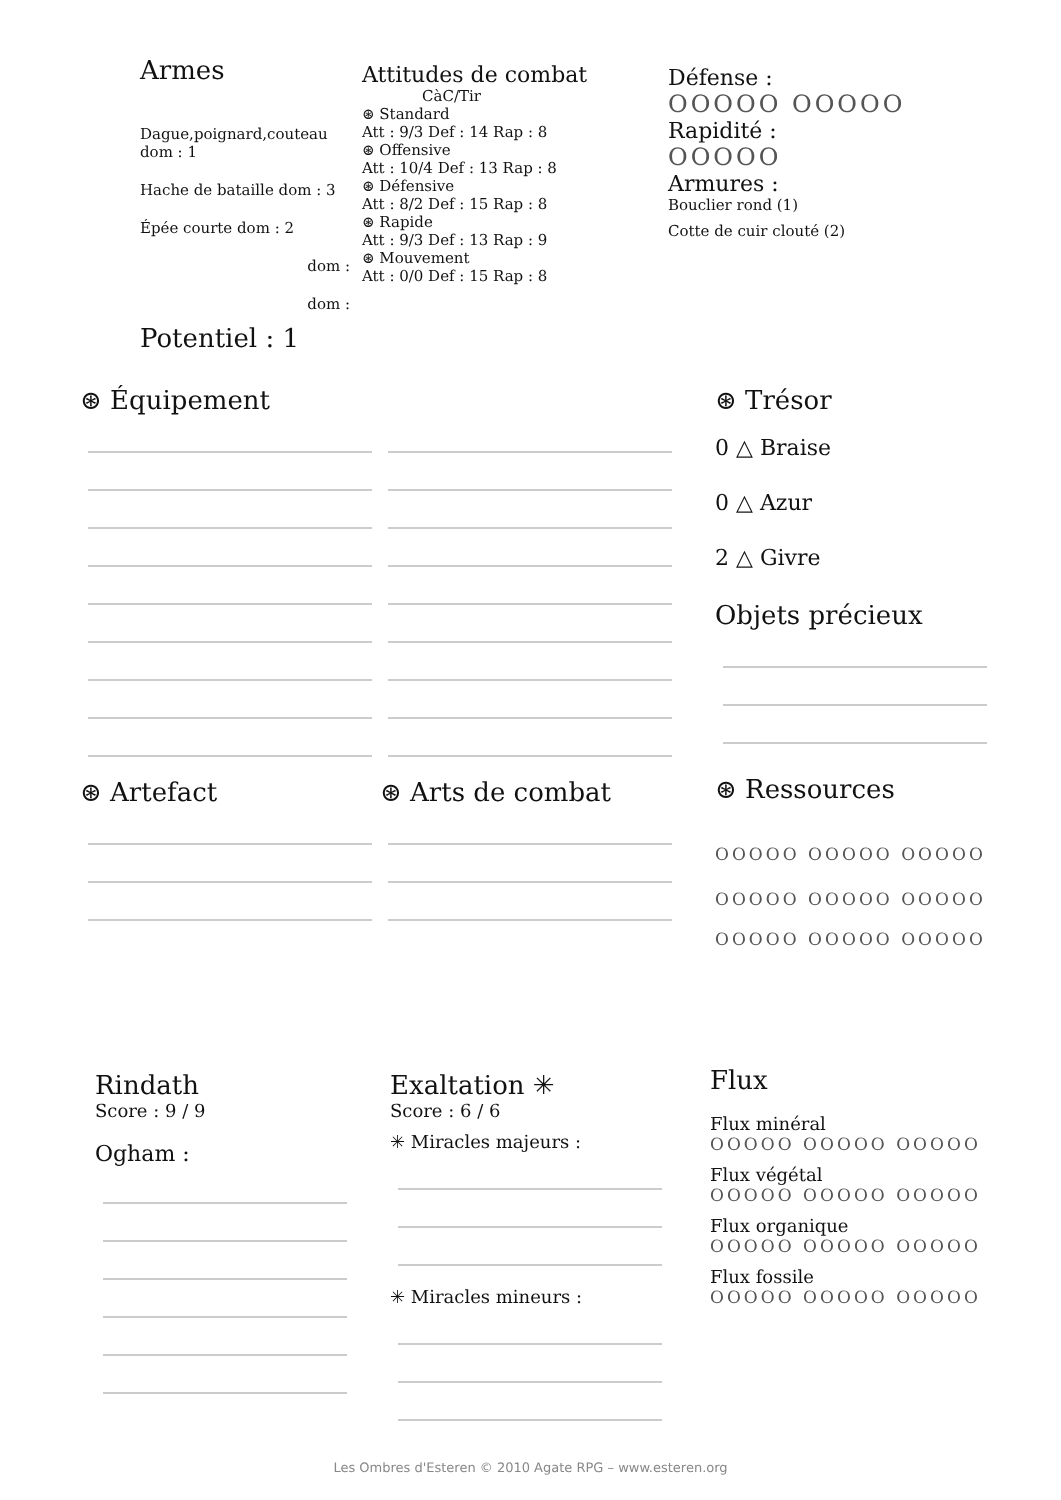Armes
Dague,poignard,couteau dom : 1
Hache de bataille dom : 3
Épée courte dom : 2
dom :
dom :
Potentiel : 1
Attitudes de combat
CàC/Tir
⊛ Standard
Att : 9/3 Def : 14 Rap : 8
⊛ Offensive
Att : 10/4 Def : 13 Rap : 8
⊛ Défensive
Att : 8/2 Def : 15 Rap : 8
⊛ Rapide
Att : 9/3 Def : 13 Rap : 9
⊛ Mouvement
Att : 0/0 Def : 15 Rap : 8
Défense :
OOOOO OOOOO
Rapidité :
OOOOO
Armures :
Bouclier rond (1)
Cotte de cuir clouté (2)
⊛ Équipement
⊛ Artefact ⊛ Arts de combat
⊛ Trésor
0 △ Braise
0 △ Azur
2 △ Givre
Objets précieux
⊛ Ressources
OOOOO OOOOO OOOOO
OOOOO OOOOO OOOOO
OOOOO OOOOO OOOOO
Rindath
Score : 9 / 9
Ogham :
Exaltation ✳
Score : 6 / 6
✳ Miracles majeurs :
✳ Miracles mineurs :
Flux
Flux minéral
OOOOO OOOOO OOOOO
Flux végétal
OOOOO OOOOO OOOOO
Flux organique
OOOOO OOOOO OOOOO
Flux fossile
OOOOO OOOOO OOOOO
Les Ombres d'Esteren © 2010 Agate RPG – www.esteren.org